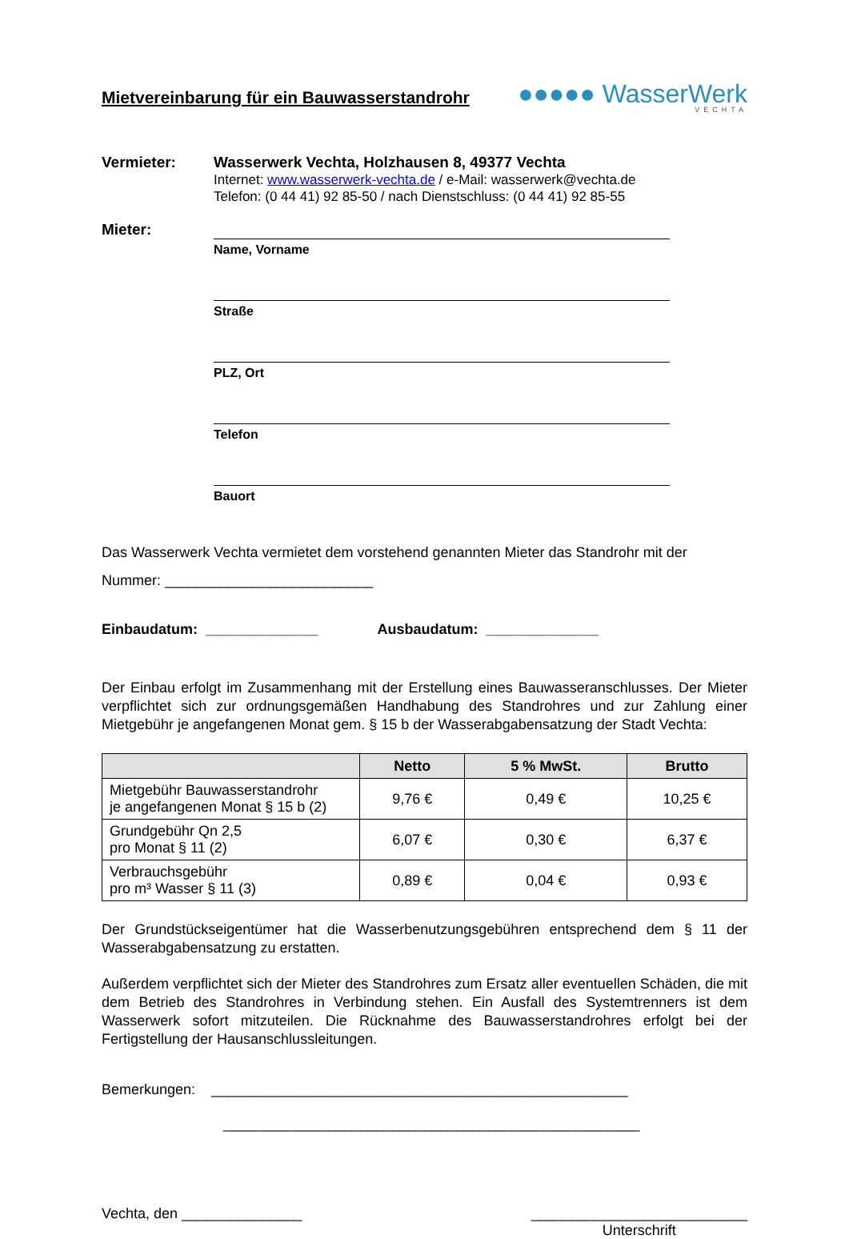Mietvereinbarung für ein Bauwasserstandrohr
●●●●● WasserWerk
VECHTA
Vermieter: Wasserwerk Vechta, Holzhausen 8, 49377 Vechta
Internet: www.wasserwerk-vechta.de / e-Mail: wasserwerk@vechta.de
Telefon: (0 44 41) 92 85-50 / nach Dienstschluss: (0 44 41) 92 85-55
Mieter:
Name, Vorname
Straße
PLZ, Ort
Telefon
Bauort
Das Wasserwerk Vechta vermietet dem vorstehend genannten Mieter das Standrohr mit der
Nummer: __________________________
Einbaudatum: ______________ Ausbaudatum: ______________
Der Einbau erfolgt im Zusammenhang mit der Erstellung eines Bauwasseranschlusses. Der Mieter verpflichtet sich zur ordnungsgemäßen Handhabung des Standrohres und zur Zahlung einer Mietgebühr je angefangenen Monat gem. § 15 b der Wasserabgabensatzung der Stadt Vechta:
| | Netto | 5 % MwSt. | Brutto |
| --- | --- | --- | --- |
| Mietgebühr Bauwasserstandrohr je angefangenen Monat § 15 b (2) | 9,76 € | 0,49 € | 10,25 € |
| Grundgebühr Qn 2,5 pro Monat § 11 (2) | 6,07 € | 0,30 € | 6,37 € |
| Verbrauchsgebühr pro m³ Wasser § 11 (3) | 0,89 € | 0,04 € | 0,93 € |
Der Grundstückseigentümer hat die Wasserbenutzungsgebühren entsprechend dem § 11 der Wasserabgabensatzung zu erstatten.
Außerdem verpflichtet sich der Mieter des Standrohres zum Ersatz aller eventuellen Schäden, die mit dem Betrieb des Standrohres in Verbindung stehen. Ein Ausfall des Systemtrenners ist dem Wasserwerk sofort mitzuteilen. Die Rücknahme des Bauwasserstandrohres erfolgt bei der Fertigstellung der Hausanschlussleitungen.
Bemerkungen: ____________________________________________________
____________________________________________________
Vechta, den _______________ ___________________________
Unterschrift